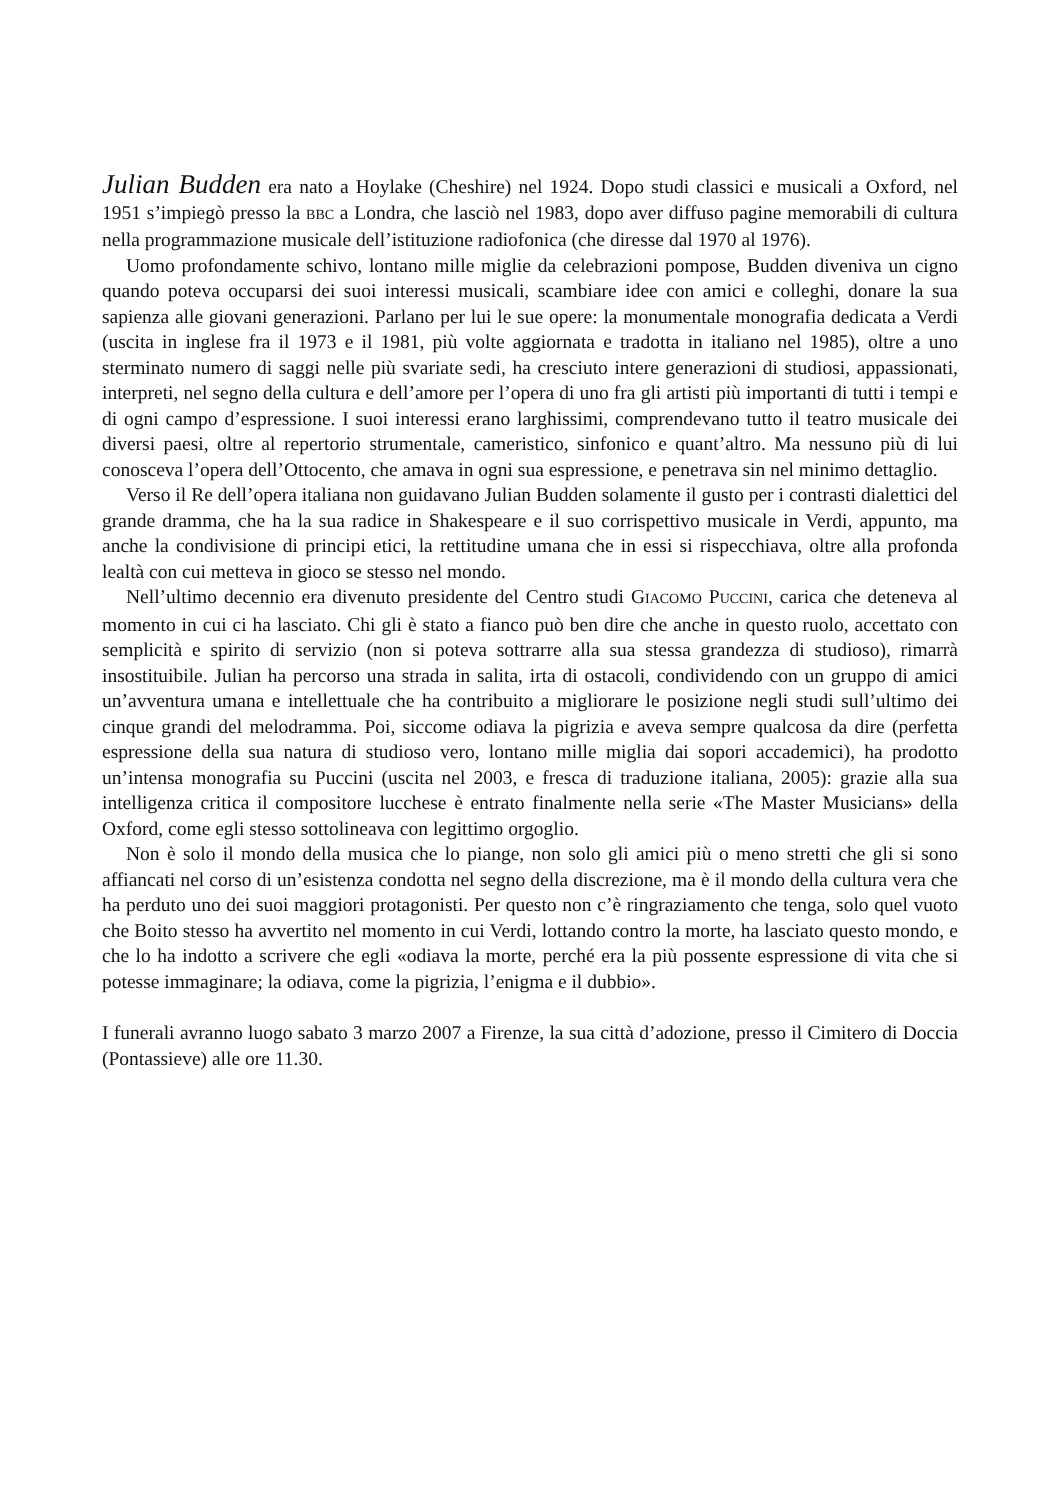Julian Budden era nato a Hoylake (Cheshire) nel 1924. Dopo studi classici e musicali a Oxford, nel 1951 s’impiegò presso la BBC a Londra, che lasciò nel 1983, dopo aver diffuso pagine memorabili di cultura nella programmazione musicale dell’istituzione radiofonica (che diresse dal 1970 al 1976).
Uomo profondamente schivo, lontano mille miglie da celebrazioni pompose, Budden diveniva un cigno quando poteva occuparsi dei suoi interessi musicali, scambiare idee con amici e colleghi, donare la sua sapienza alle giovani generazioni. Parlano per lui le sue opere: la monumentale monografia dedicata a Verdi (uscita in inglese fra il 1973 e il 1981, più volte aggiornata e tradotta in italiano nel 1985), oltre a uno sterminato numero di saggi nelle più svariate sedi, ha cresciuto intere generazioni di studiosi, appassionati, interpreti, nel segno della cultura e dell’amore per l’opera di uno fra gli artisti più importanti di tutti i tempi e di ogni campo d’espressione. I suoi interessi erano larghissimi, comprendevano tutto il teatro musicale dei diversi paesi, oltre al repertorio strumentale, cameristico, sinfonico e quant’altro. Ma nessuno più di lui conosceva l’opera dell’Ottocento, che amava in ogni sua espressione, e penetrava sin nel minimo dettaglio.
Verso il Re dell’opera italiana non guidavano Julian Budden solamente il gusto per i contrasti dialettici del grande dramma, che ha la sua radice in Shakespeare e il suo corrispettivo musicale in Verdi, appunto, ma anche la condivisione di principi etici, la rettitudine umana che in essi si rispecchiava, oltre alla profonda lealtà con cui metteva in gioco se stesso nel mondo.
Nell’ultimo decennio era divenuto presidente del Centro studi GIACOMO PUCCINI, carica che deteneva al momento in cui ci ha lasciato. Chi gli è stato a fianco può ben dire che anche in questo ruolo, accettato con semplicità e spirito di servizio (non si poteva sottrarre alla sua stessa grandezza di studioso), rimarrà insostituibile. Julian ha percorso una strada in salita, irta di ostacoli, condividendo con un gruppo di amici un’avventura umana e intellettuale che ha contribuito a migliorare le posizione negli studi sull’ultimo dei cinque grandi del melodramma. Poi, siccome odiava la pigrizia e aveva sempre qualcosa da dire (perfetta espressione della sua natura di studioso vero, lontano mille miglia dai sopori accademici), ha prodotto un’intensa monografia su Puccini (uscita nel 2003, e fresca di traduzione italiana, 2005): grazie alla sua intelligenza critica il compositore lucchese è entrato finalmente nella serie «The Master Musicians» della Oxford, come egli stesso sottolineava con legittimo orgoglio.
Non è solo il mondo della musica che lo piange, non solo gli amici più o meno stretti che gli si sono affiancati nel corso di un’esistenza condotta nel segno della discrezione, ma è il mondo della cultura vera che ha perduto uno dei suoi maggiori protagonisti. Per questo non c’è ringraziamento che tenga, solo quel vuoto che Boito stesso ha avvertito nel momento in cui Verdi, lottando contro la morte, ha lasciato questo mondo, e che lo ha indotto a scrivere che egli «odiava la morte, perché era la più possente espressione di vita che si potesse immaginare; la odiava, come la pigrizia, l’enigma e il dubbio».
I funerali avranno luogo sabato 3 marzo 2007 a Firenze, la sua città d’adozione, presso il Cimitero di Doccia (Pontassieve) alle ore 11.30.